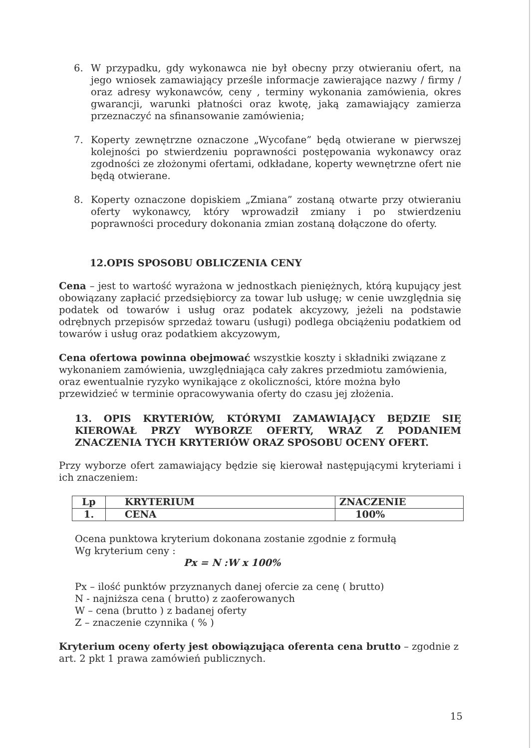6. W przypadku, gdy wykonawca nie był obecny przy otwieraniu ofert, na jego wniosek zamawiający prześle informacje zawierające nazwy / firmy / oraz adresy wykonawców, ceny , terminy wykonania zamówienia, okres gwarancji, warunki płatności oraz kwotę, jaką zamawiający zamierza przeznaczyć na sfinansowanie zamówienia;
7. Koperty zewnętrzne oznaczone „Wycofane” będą otwierane w pierwszej kolejności po stwierdzeniu poprawności postępowania wykonawcy oraz zgodności ze złożonymi ofertami, odkładane, koperty wewnętrzne ofert nie będą otwierane.
8. Koperty oznaczone dopiskiem „Zmiana” zostaną otwarte przy otwieraniu oferty wykonawcy, który wprowadził zmiany i po stwierdzeniu poprawności procedury dokonania zmian zostaną dołączone do oferty.
12.OPIS SPOSOBU OBLICZENIA CENY
Cena – jest to wartość wyrażona w jednostkach pieniężnych, którą kupujący jest obowiązany zapłacić przedsiębiorcy za towar lub usługę; w cenie uwzględnia się podatek od towarów i usług oraz podatek akcyzowy, jeżeli na podstawie odrębnych przepisów sprzedaż towaru (usługi) podlega obciążeniu podatkiem od towarów i usług oraz podatkiem akcyzowym,
Cena ofertowa powinna obejmować wszystkie koszty i składniki związane z wykonaniem zamówienia, uwzględniająca cały zakres przedmiotu zamówienia, oraz ewentualnie ryzyko wynikające z okoliczności, które można było przewidzieć w terminie opracowywania oferty do czasu jej złożenia.
13. OPIS KRYTERIÓW, KTÓRYMI ZAMAWIAJĄCY BĘDZIE SIĘ KIEROWAŁ PRZY WYBORZE OFERTY, WRAZ Z PODANIEM ZNACZENIA TYCH KRYTERIÓW ORAZ SPOSOBU OCENY OFERT.
Przy wyborze ofert zamawiający będzie się kierował następującymi kryteriami i ich znaczeniem:
| Lp | KRYTERIUM | ZNACZENIE |
| 1. | CENA | 100% |
Ocena punktowa kryterium dokonana zostanie zgodnie z formułą
Wg kryterium ceny :
Px = N :W x 100%
Px – ilość punktów przyznanych danej ofercie za cenę ( brutto)
N - najniższa cena ( brutto) z zaoferowanych
W – cena (brutto ) z badanej oferty
Z – znaczenie czynnika ( % )
Kryterium oceny oferty jest obowiązująca oferenta cena brutto – zgodnie z art. 2 pkt 1 prawa zamówień publicznych.
15